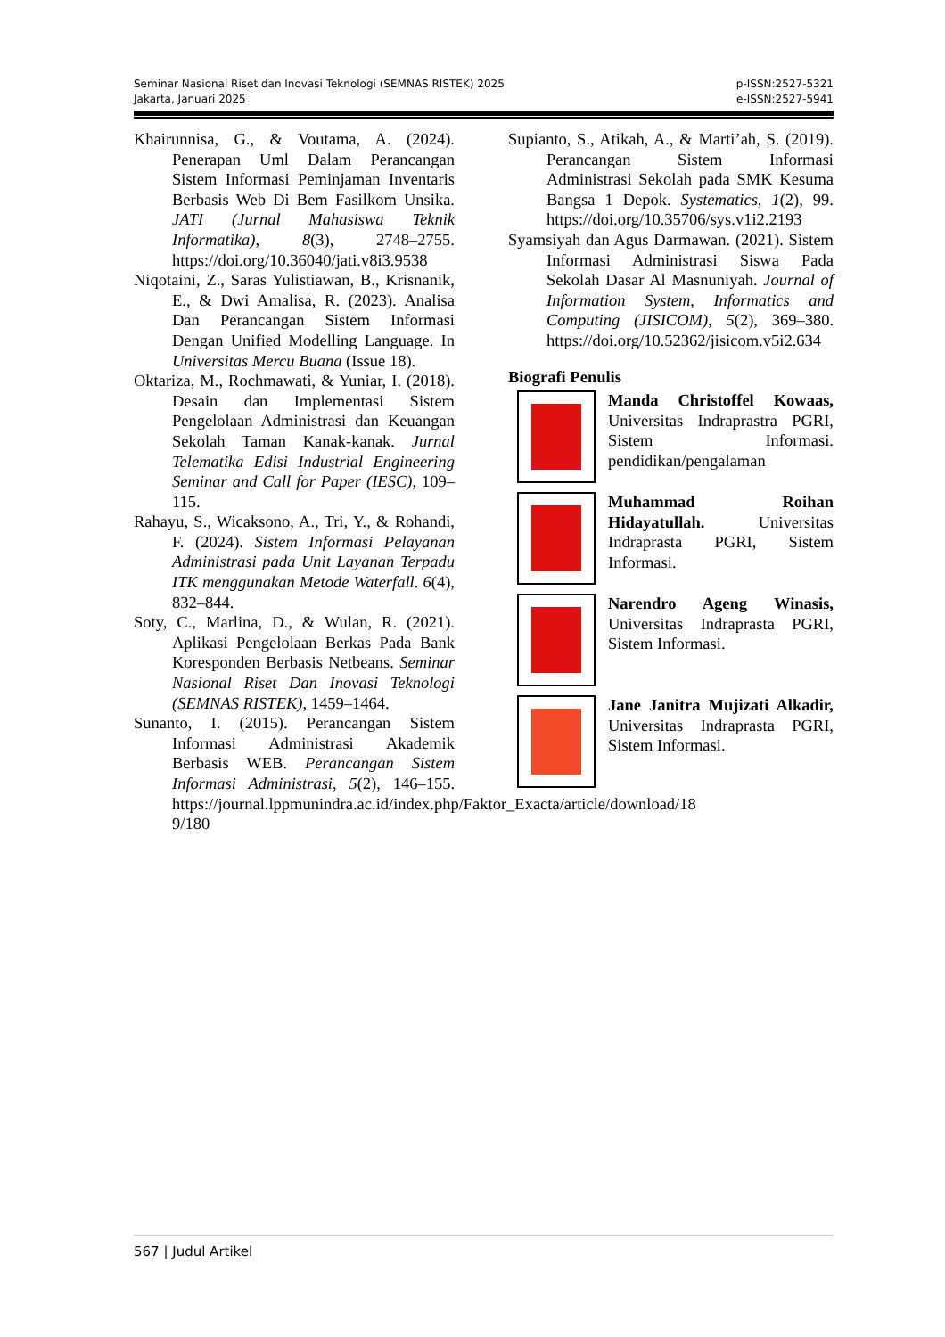Seminar Nasional Riset dan Inovasi Teknologi (SEMNAS RISTEK) 2025
Jakarta, Januari 2025
p-ISSN:2527-5321
e-ISSN:2527-5941
Khairunnisa, G., & Voutama, A. (2024). Penerapan Uml Dalam Perancangan Sistem Informasi Peminjaman Inventaris Berbasis Web Di Bem Fasilkom Unsika. JATI (Jurnal Mahasiswa Teknik Informatika), 8(3), 2748–2755. https://doi.org/10.36040/jati.v8i3.9538
Niqotaini, Z., Saras Yulistiawan, B., Krisnanik, E., & Dwi Amalisa, R. (2023). Analisa Dan Perancangan Sistem Informasi Dengan Unified Modelling Language. In Universitas Mercu Buana (Issue 18).
Oktariza, M., Rochmawati, & Yuniar, I. (2018). Desain dan Implementasi Sistem Pengelolaan Administrasi dan Keuangan Sekolah Taman Kanak-kanak. Jurnal Telematika Edisi Industrial Engineering Seminar and Call for Paper (IESC), 109–115.
Rahayu, S., Wicaksono, A., Tri, Y., & Rohandi, F. (2024). Sistem Informasi Pelayanan Administrasi pada Unit Layanan Terpadu ITK menggunakan Metode Waterfall. 6(4), 832–844.
Soty, C., Marlina, D., & Wulan, R. (2021). Aplikasi Pengelolaan Berkas Pada Bank Koresponden Berbasis Netbeans. Seminar Nasional Riset Dan Inovasi Teknologi (SEMNAS RISTEK), 1459–1464.
Sunanto, I. (2015). Perancangan Sistem Informasi Administrasi Akademik Berbasis WEB. Perancangan Sistem Informasi Administrasi, 5(2), 146–155. https://journal.lppmunindra.ac.id/index.php/Faktor_Exacta/article/download/18 9/180
Supianto, S., Atikah, A., & Marti’ah, S. (2019). Perancangan Sistem Informasi Administrasi Sekolah pada SMK Kesuma Bangsa 1 Depok. Systematics, 1(2), 99. https://doi.org/10.35706/sys.v1i2.2193
Syamsiyah dan Agus Darmawan. (2021). Sistem Informasi Administrasi Siswa Pada Sekolah Dasar Al Masnuniyah. Journal of Information System, Informatics and Computing (JISICOM), 5(2), 369–380. https://doi.org/10.52362/jisicom.v5i2.634
Biografi Penulis
Manda Christoffel Kowaas, Universitas Indraprastra PGRI, Sistem Informasi. pendidikan/pengalaman
Muhammad Roihan Hidayatullah. Universitas Indraprasta PGRI, Sistem Informasi.
Narendro Ageng Winasis, Universitas Indraprasta PGRI, Sistem Informasi.
Jane Janitra Mujizati Alkadir, Universitas Indraprasta PGRI, Sistem Informasi.
567 | Judul Artikel